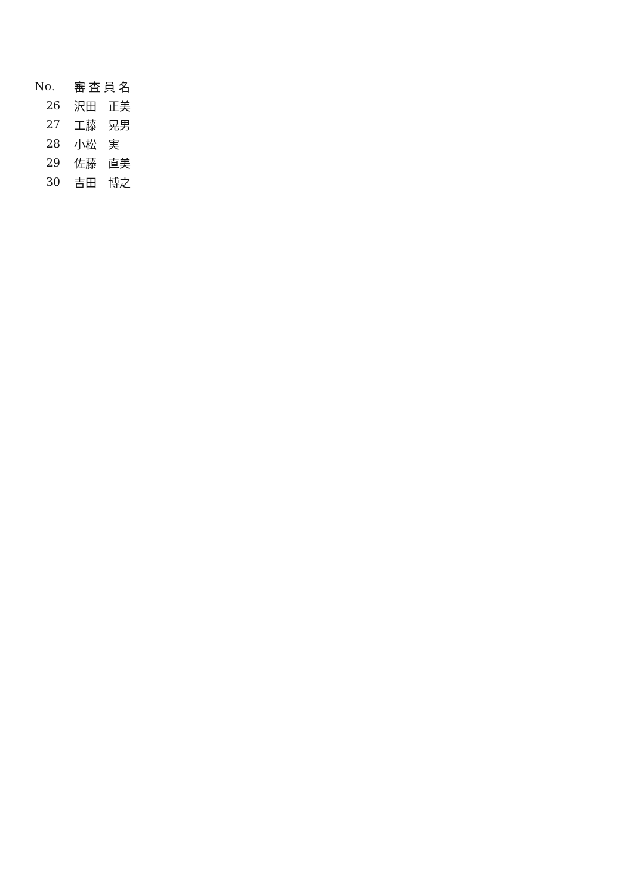| No. | 審 査 員 名 |
| --- | --- |
| 26 | 沢田 正美 |
| 27 | 工藤 晃男 |
| 28 | 小松 実 |
| 29 | 佐藤 直美 |
| 30 | 吉田 博之 |